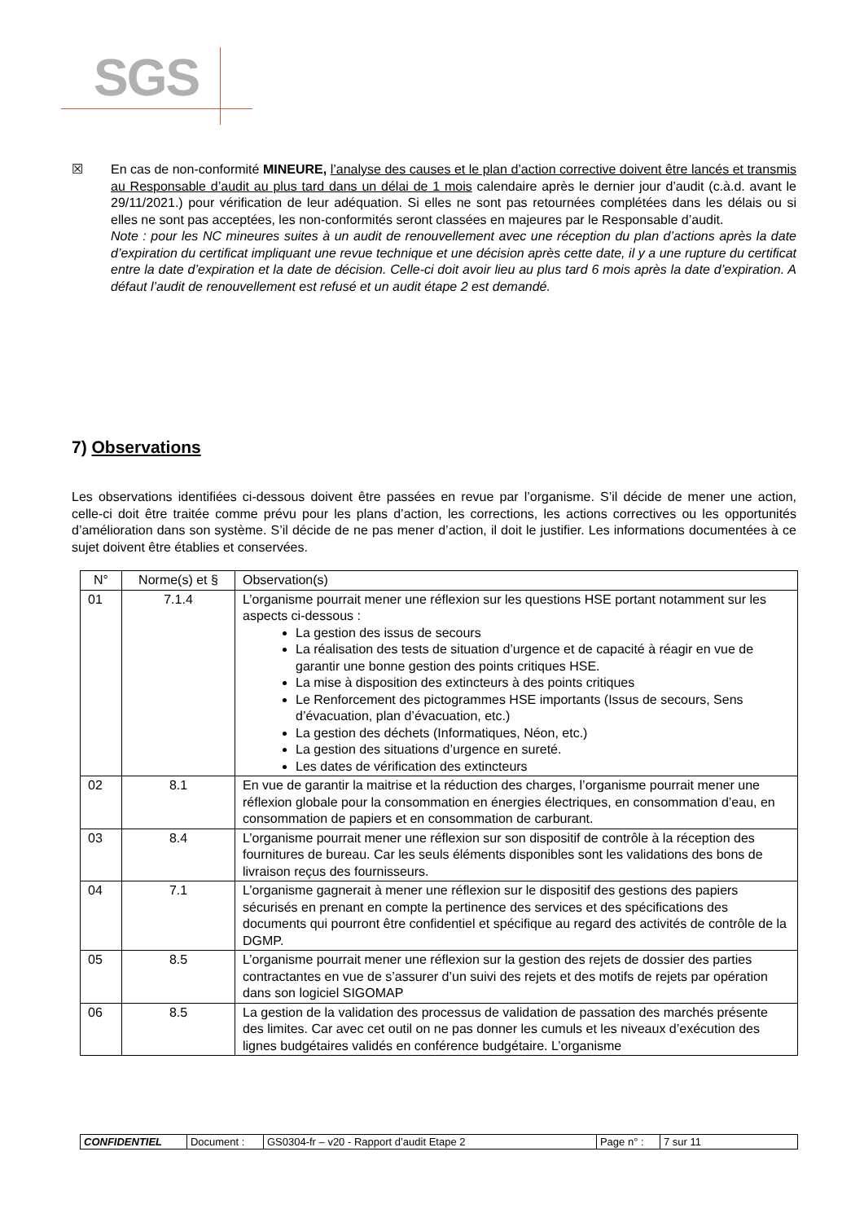SGS
☒
En cas de non-conformité MINEURE, l’analyse des causes et le plan d’action corrective doivent être lancés et transmis au Responsable d’audit au plus tard dans un délai de 1 mois calendaire après le dernier jour d’audit (c.à.d. avant le 29/11/2021.) pour vérification de leur adéquation. Si elles ne sont pas retournées complétées dans les délais ou si elles ne sont pas acceptées, les non-conformités seront classées en majeures par le Responsable d’audit.
Note : pour les NC mineures suites à un audit de renouvellement avec une réception du plan d’actions après la date d’expiration du certificat impliquant une revue technique et une décision après cette date, il y a une rupture du certificat entre la date d’expiration et la date de décision. Celle-ci doit avoir lieu au plus tard 6 mois après la date d’expiration. A défaut l’audit de renouvellement est refusé et un audit étape 2 est demandé.
7) Observations
Les observations identifiées ci-dessous doivent être passées en revue par l’organisme. S’il décide de mener une action, celle-ci doit être traitée comme prévu pour les plans d’action, les corrections, les actions correctives ou les opportunités d’amélioration dans son système. S’il décide de ne pas mener d’action, il doit le justifier. Les informations documentées à ce sujet doivent être établies et conservées.
| N° | Norme(s) et § | Observation(s) |
| --- | --- | --- |
| 01 | 7.1.4 | L’organisme pourrait mener une réflexion sur les questions HSE portant notamment sur les aspects ci-dessous : La gestion des issus de secours La réalisation des tests de situation d’urgence et de capacité à réagir en vue de garantir une bonne gestion des points critiques HSE. La mise à disposition des extincteurs à des points critiques Le Renforcement des pictogrammes HSE importants (Issus de secours, Sens d’évacuation, plan d’évacuation, etc.) La gestion des déchets (Informatiques, Néon, etc.) La gestion des situations d’urgence en sureté. Les dates de vérification des extincteurs |
| 02 | 8.1 | En vue de garantir la maitrise et la réduction des charges, l’organisme pourrait mener une réflexion globale pour la consommation en énergies électriques, en consommation d’eau, en consommation de papiers et en consommation de carburant. |
| 03 | 8.4 | L’organisme pourrait mener une réflexion sur son dispositif de contrôle à la réception des fournitures de bureau. Car les seuls éléments disponibles sont les validations des bons de livraison reçus des fournisseurs. |
| 04 | 7.1 | L’organisme gagnerait à mener une réflexion sur le dispositif des gestions des papiers sécurisés en prenant en compte la pertinence des services et des spécifications des documents qui pourront être confidentiel et spécifique au regard des activités de contrôle de la DGMP. |
| 05 | 8.5 | L’organisme pourrait mener une réflexion sur la gestion des rejets de dossier des parties contractantes en vue de s’assurer d’un suivi des rejets et des motifs de rejets par opération dans son logiciel SIGOMAP |
| 06 | 8.5 | La gestion de la validation des processus de validation de passation des marchés présente des limites. Car avec cet outil on ne pas donner les cumuls et les niveaux d’exécution des lignes budgétaires validés en conférence budgétaire. L’organisme |
| CONFIDENTIEL | Document : | GS0304-fr – v20 - Rapport d’audit Etape 2 | Page n° : | 7 sur 11 |